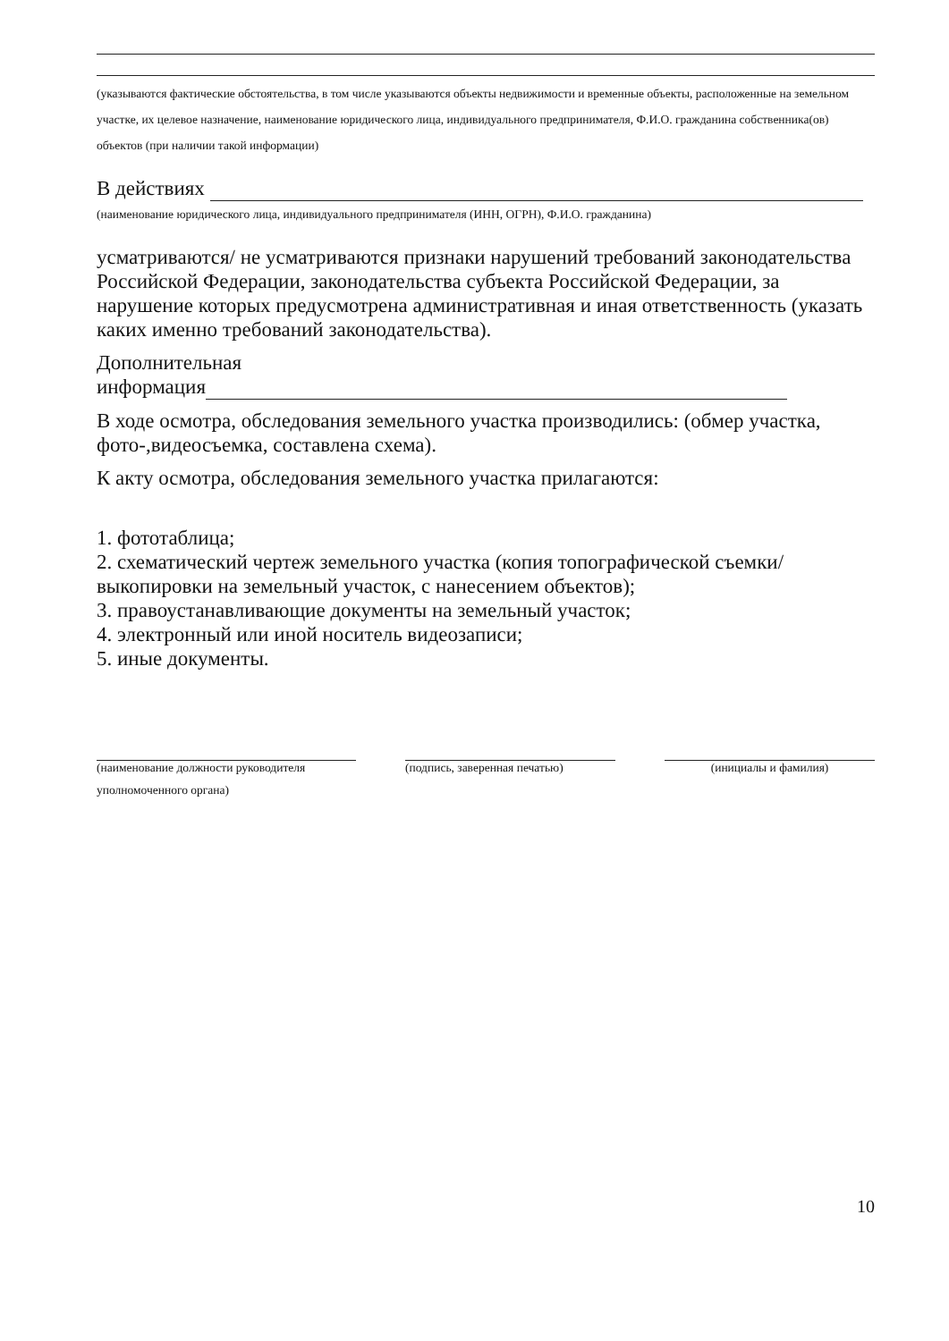(указываются фактические обстоятельства, в том числе указываются объекты недвижимости и временные объекты, расположенные на земельном участке, их целевое назначение, наименование юридического лица, индивидуального предпринимателя, Ф.И.О. гражданина собственника(ов) объектов (при наличии такой информации)
В действиях
(наименование юридического лица, индивидуального предпринимателя (ИНН, ОГРН), Ф.И.О. гражданина)
усматриваются/ не усматриваются признаки нарушений требований законодательства Российской Федерации, законодательства субъекта Российской Федерации, за нарушение которых предусмотрена административная и иная ответственность (указать каких именно требований законодательства).
Дополнительная
информация
В ходе осмотра, обследования земельного участка производились: (обмер участка, фото-,видеосъемка, составлена схема).
К акту осмотра, обследования земельного участка прилагаются:
1. фототаблица;
2. схематический чертеж земельного участка (копия топографической съемки/выкопировки на земельный участок, с нанесением объектов);
3. правоустанавливающие документы на земельный участок;
4. электронный или иной носитель видеозаписи;
5. иные документы.
(наименование должности руководителя
уполномоченного органа)
(подпись, заверенная печатью) (инициалы и фамилия)
10